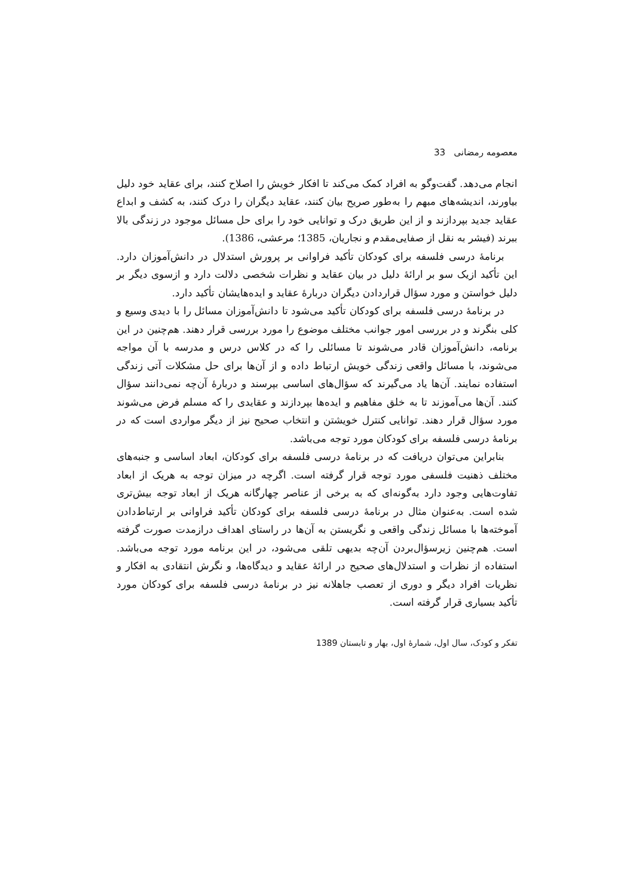معصومه رمضانی 33
انجام می‌دهد. گفت‌وگو به افراد کمک می‌کند تا افکار خویش را اصلاح کنند، برای عقاید خود دلیل بیاورند، اندیشه‌های مبهم را به‌طور صریح بیان کنند، عقاید دیگران را درک کنند، به کشف و ابداع عقاید جدید بپردازند و از این طریق درک و توانایی خود را برای حل مسائل موجود در زندگی بالا ببرند (فیشر به نقل از صفایی‌مقدم و نجاریان، 1385؛ مرعشی، 1386).
برنامهٔ درسی فلسفه برای کودکان تأکید فراوانی بر پرورش استدلال در دانش‌آموزان دارد. این تأکید ازیک سو بر ارائهٔ دلیل در بیان عقاید و نظرات شخصی دلالت دارد و ازسوی دیگر بر دلیل خواستن و مورد سؤال قراردادن دیگران دربارهٔ عقاید و ایده‌هایشان تأکید دارد.
در برنامهٔ درسی فلسفه برای کودکان تأکید می‌شود تا دانش‌آموزان مسائل را با دیدی وسیع و کلی بنگرند و در بررسی امور جوانب مختلف موضوع را مورد بررسی قرار دهند. هم‌چنین در این برنامه، دانش‌آموزان قادر می‌شوند تا مسائلی را که در کلاس درس و مدرسه با آن مواجه می‌شوند، با مسائل واقعی زندگی خویش ارتباط داده و از آن‌ها برای حل مشکلات آتی زندگی استفاده نمایند. آن‌ها یاد می‌گیرند که سؤال‌های اساسی بپرسند و دربارهٔ آن‌چه نمی‌دانند سؤال کنند. آن‌ها می‌آموزند تا به خلق مفاهیم و ایده‌ها بپردازند و عقایدی را که مسلم فرض می‌شوند مورد سؤال قرار دهند. توانایی کنترل خویشتن و انتخاب صحیح نیز از دیگر مواردی است که در برنامهٔ درسی فلسفه برای کودکان مورد توجه می‌باشد.
بنابراین می‌توان دریافت که در برنامهٔ درسی فلسفه برای کودکان، ابعاد اساسی و جنبه‌های مختلف ذهنیت فلسفی مورد توجه قرار گرفته است. اگرچه در میزان توجه به هریک از ابعاد تفاوت‌هایی وجود دارد به‌گونه‌ای که به برخی از عناصر چهارگانه هریک از ابعاد توجه بیش‌تری شده است. به‌عنوان مثال در برنامهٔ درسی فلسفه برای کودکان تأکید فراوانی بر ارتباط‌دادن آموخته‌ها با مسائل زندگی واقعی و نگریستن به آن‌ها در راستای اهداف درازمدت صورت گرفته است. هم‌چنین زیرسؤال‌بردن آن‌چه بدیهی تلقی می‌شود، در این برنامه مورد توجه می‌باشد. استفاده از نظرات و استدلال‌های صحیح در ارائهٔ عقاید و دیدگاه‌ها، و نگرش انتقادی به افکار و نظریات افراد دیگر و دوری از تعصب جاهلانه نیز در برنامهٔ درسی فلسفه برای کودکان مورد تأکید بسیاری قرار گرفته است.
تفکر و کودک، سال اول، شمارهٔ اول، بهار و تابستان 1389